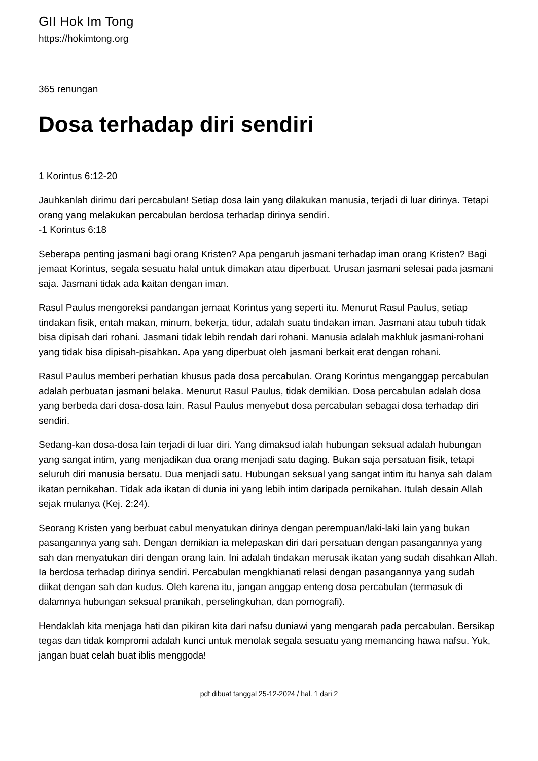GII Hok Im Tong
https://hokimtong.org
365 renungan
Dosa terhadap diri sendiri
1 Korintus 6:12-20
Jauhkanlah dirimu dari percabulan! Setiap dosa lain yang dilakukan manusia, terjadi di luar dirinya. Tetapi orang yang melakukan percabulan berdosa terhadap dirinya sendiri.
-1 Korintus 6:18
Seberapa penting jasmani bagi orang Kristen? Apa pengaruh jasmani terhadap iman orang Kristen? Bagi jemaat Korintus, segala sesuatu halal untuk dimakan atau diperbuat. Urusan jasmani selesai pada jasmani saja. Jasmani tidak ada kaitan dengan iman.
Rasul Paulus mengoreksi pandangan jemaat Korintus yang seperti itu. Menurut Rasul Paulus, setiap tindakan fisik, entah makan, minum, bekerja, tidur, adalah suatu tindakan iman. Jasmani atau tubuh tidak bisa dipisah dari rohani. Jasmani tidak lebih rendah dari rohani. Manusia adalah makhluk jasmani-rohani yang tidak bisa dipisah-pisahkan. Apa yang diperbuat oleh jasmani berkait erat dengan rohani.
Rasul Paulus memberi perhatian khusus pada dosa percabulan. Orang Korintus menganggap percabulan adalah perbuatan jasmani belaka. Menurut Rasul Paulus, tidak demikian. Dosa percabulan adalah dosa yang berbeda dari dosa-dosa lain. Rasul Paulus menyebut dosa percabulan sebagai dosa terhadap diri sendiri.
Sedang-kan dosa-dosa lain terjadi di luar diri. Yang dimaksud ialah hubungan seksual adalah hubungan yang sangat intim, yang menjadikan dua orang menjadi satu daging. Bukan saja persatuan fisik, tetapi seluruh diri manusia bersatu. Dua menjadi satu. Hubungan seksual yang sangat intim itu hanya sah dalam ikatan pernikahan. Tidak ada ikatan di dunia ini yang lebih intim daripada pernikahan. Itulah desain Allah sejak mulanya (Kej. 2:24).
Seorang Kristen yang berbuat cabul menyatukan dirinya dengan perempuan/laki-laki lain yang bukan pasangannya yang sah. Dengan demikian ia melepaskan diri dari persatuan dengan pasangannya yang sah dan menyatukan diri dengan orang lain. Ini adalah tindakan merusak ikatan yang sudah disahkan Allah. Ia berdosa terhadap dirinya sendiri. Percabulan mengkhianati relasi dengan pasangannya yang sudah diikat dengan sah dan kudus. Oleh karena itu, jangan anggap enteng dosa percabulan (termasuk di dalamnya hubungan seksual pranikah, perselingkuhan, dan pornografi).
Hendaklah kita menjaga hati dan pikiran kita dari nafsu duniawi yang mengarah pada percabulan. Bersikap tegas dan tidak kompromi adalah kunci untuk menolak segala sesuatu yang memancing hawa nafsu. Yuk, jangan buat celah buat iblis menggoda!
pdf dibuat tanggal 25-12-2024 / hal. 1 dari 2